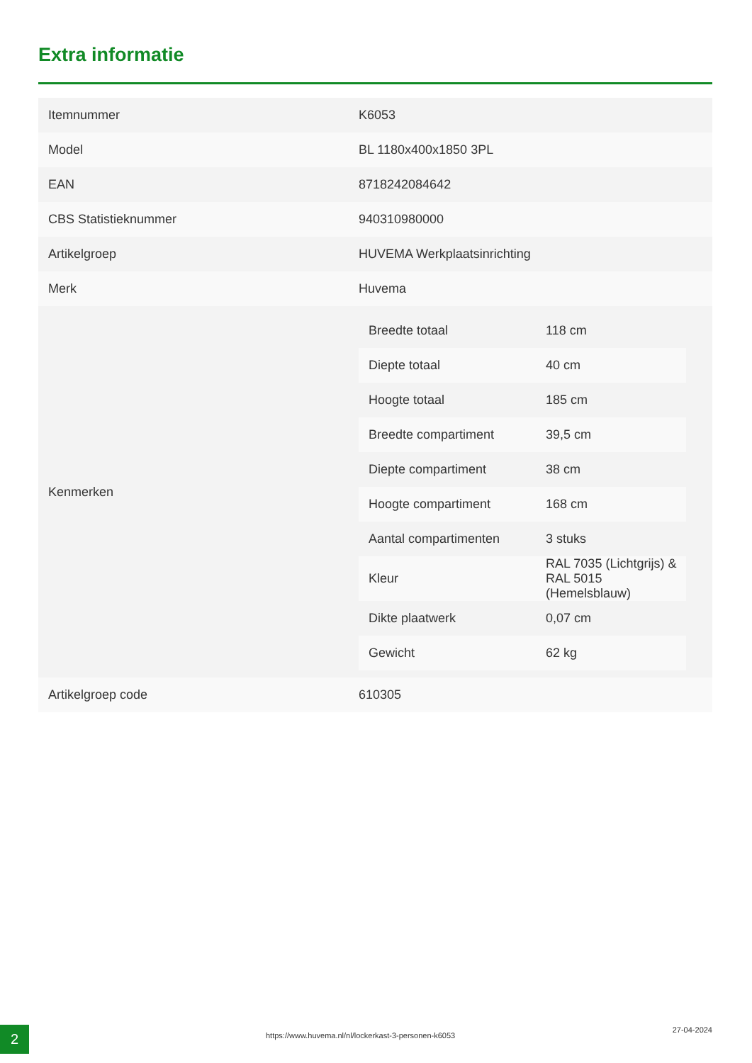Extra informatie
| Itemnummer | K6053 |
| Model | BL 1180x400x1850 3PL |
| EAN | 8718242084642 |
| CBS Statistieknummer | 940310980000 |
| Artikelgroep | HUVEMA Werkplaatsinrichting |
| Merk | Huvema |
| Kenmerken | / Breedte totaal / 118 cm / / Diepte totaal / 40 cm / / Hoogte totaal / 185 cm / / Breedte compartiment / 39,5 cm / / Diepte compartiment / 38 cm / / Hoogte compartiment / 168 cm / / Aantal compartimenten / 3 stuks / / Kleur / RAL 7035 (Lichtgrijs) & RAL 5015 (Hemelsblauw) / / Dikte plaatwerk / 0,07 cm / / Gewicht / 62 kg / |
| Artikelgroep code | 610305 |
2
https://www.huvema.nl/nl/lockerkast-3-personen-k6053
27-04-2024